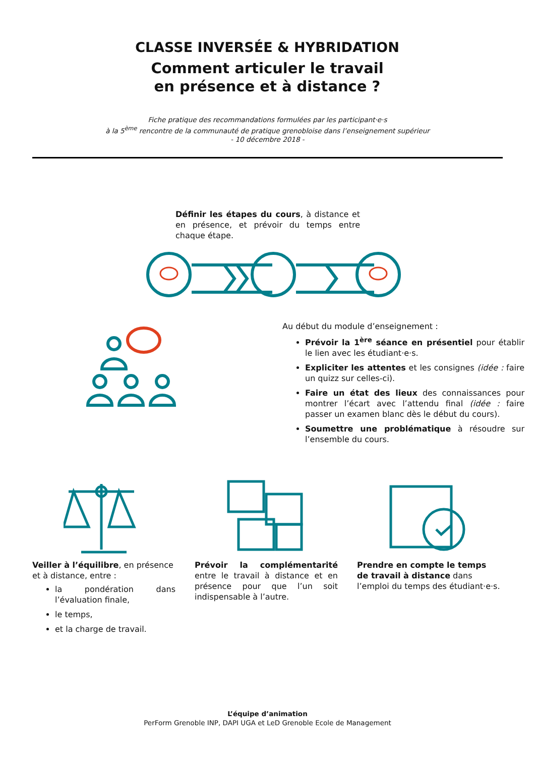CLASSE INVERSÉE & HYBRIDATION
Comment articuler le travail
en présence et à distance ?
Fiche pratique des recommandations formulées par les participant·e·s
à la 5<sup>ème</sup> rencontre de la communauté de pratique grenobloise dans l’enseignement supérieur
- 10 décembre 2018 -
Définir les étapes du cours, à distance et en présence, et prévoir du temps entre chaque étape.
Au début du module d’enseignement :
Prévoir la 1<sup>ère</sup> séance en présentiel pour établir le lien avec les étudiant·e·s.
Expliciter les attentes et les consignes (idée : faire un quizz sur celles-ci).
Faire un état des lieux des connaissances pour montrer l’écart avec l’attendu final (idée : faire passer un examen blanc dès le début du cours).
Soumettre une problématique à résoudre sur l’ensemble du cours.
Veiller à l’équilibre, en présence et à distance, entre :
la pondération dans l’évaluation finale,
le temps,
et la charge de travail.
Prévoir la complémentarité entre le travail à distance et en présence pour que l’un soit indispensable à l’autre.
Prendre en compte le temps de travail à distance dans l’emploi du temps des étudiant·e·s.
L’équipe d’animation
PerForm Grenoble INP, DAPI UGA et LeD Grenoble Ecole de Management